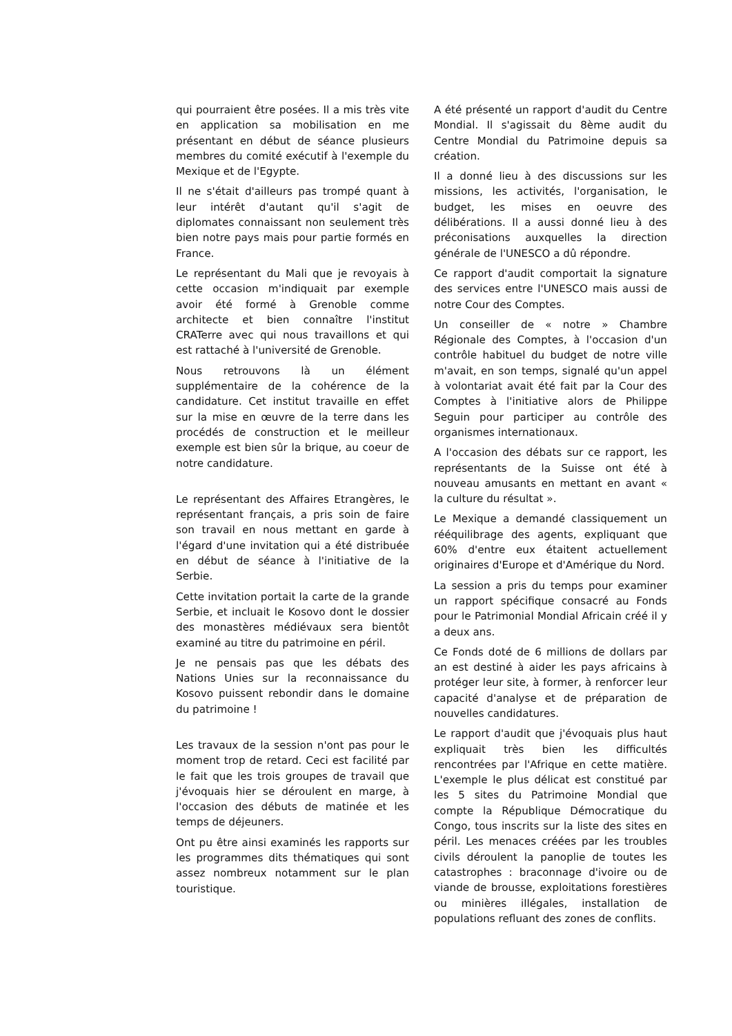qui pourraient être posées. Il a mis très vite en application sa mobilisation en me présentant en début de séance plusieurs membres du comité exécutif à l'exemple du Mexique et de l'Egypte.
Il ne s'était d'ailleurs pas trompé quant à leur intérêt d'autant qu'il s'agit de diplomates connaissant non seulement très bien notre pays mais pour partie formés en France.
Le représentant du Mali que je revoyais à cette occasion m'indiquait par exemple avoir été formé à Grenoble comme architecte et bien connaître l'institut CRATerre avec qui nous travaillons et qui est rattaché à l'université de Grenoble.
Nous retrouvons là un élément supplémentaire de la cohérence de la candidature. Cet institut travaille en effet sur la mise en œuvre de la terre dans les procédés de construction et le meilleur exemple est bien sûr la brique, au coeur de notre candidature.
Le représentant des Affaires Etrangères, le représentant français, a pris soin de faire son travail en nous mettant en garde à l'égard d'une invitation qui a été distribuée en début de séance à l'initiative de la Serbie.
Cette invitation portait la carte de la grande Serbie, et incluait le Kosovo dont le dossier des monastères médiévaux sera bientôt examiné au titre du patrimoine en péril.
Je ne pensais pas que les débats des Nations Unies sur la reconnaissance du Kosovo puissent rebondir dans le domaine du patrimoine !
Les travaux de la session n'ont pas pour le moment trop de retard. Ceci est facilité par le fait que les trois groupes de travail que j'évoquais hier se déroulent en marge, à l'occasion des débuts de matinée et les temps de déjeuners.
Ont pu être ainsi examinés les rapports sur les programmes dits thématiques qui sont assez nombreux notamment sur le plan touristique.
A été présenté un rapport d'audit du Centre Mondial. Il s'agissait du 8ème audit du Centre Mondial du Patrimoine depuis sa création.
Il a donné lieu à des discussions sur les missions, les activités, l'organisation, le budget, les mises en oeuvre des délibérations. Il a aussi donné lieu à des préconisations auxquelles la direction générale de l'UNESCO a dû répondre.
Ce rapport d'audit comportait la signature des services entre l'UNESCO mais aussi de notre Cour des Comptes.
Un conseiller de « notre » Chambre Régionale des Comptes, à l'occasion d'un contrôle habituel du budget de notre ville m'avait, en son temps, signalé qu'un appel à volontariat avait été fait par la Cour des Comptes à l'initiative alors de Philippe Seguin pour participer au contrôle des organismes internationaux.
A l'occasion des débats sur ce rapport, les représentants de la Suisse ont été à nouveau amusants en mettant en avant « la culture du résultat ».
Le Mexique a demandé classiquement un rééquilibrage des agents, expliquant que 60% d'entre eux étaitent actuellement originaires d'Europe et d'Amérique du Nord.
La session a pris du temps pour examiner un rapport spécifique consacré au Fonds pour le Patrimonial Mondial Africain créé il y a deux ans.
Ce Fonds doté de 6 millions de dollars par an est destiné à aider les pays africains à protéger leur site, à former, à renforcer leur capacité d'analyse et de préparation de nouvelles candidatures.
Le rapport d'audit que j'évoquais plus haut expliquait très bien les difficultés rencontrées par l'Afrique en cette matière. L'exemple le plus délicat est constitué par les 5 sites du Patrimoine Mondial que compte la République Démocratique du Congo, tous inscrits sur la liste des sites en péril. Les menaces créées par les troubles civils déroulent la panoplie de toutes les catastrophes : braconnage d'ivoire ou de viande de brousse, exploitations forestières ou minières illégales, installation de populations refluant des zones de conflits.